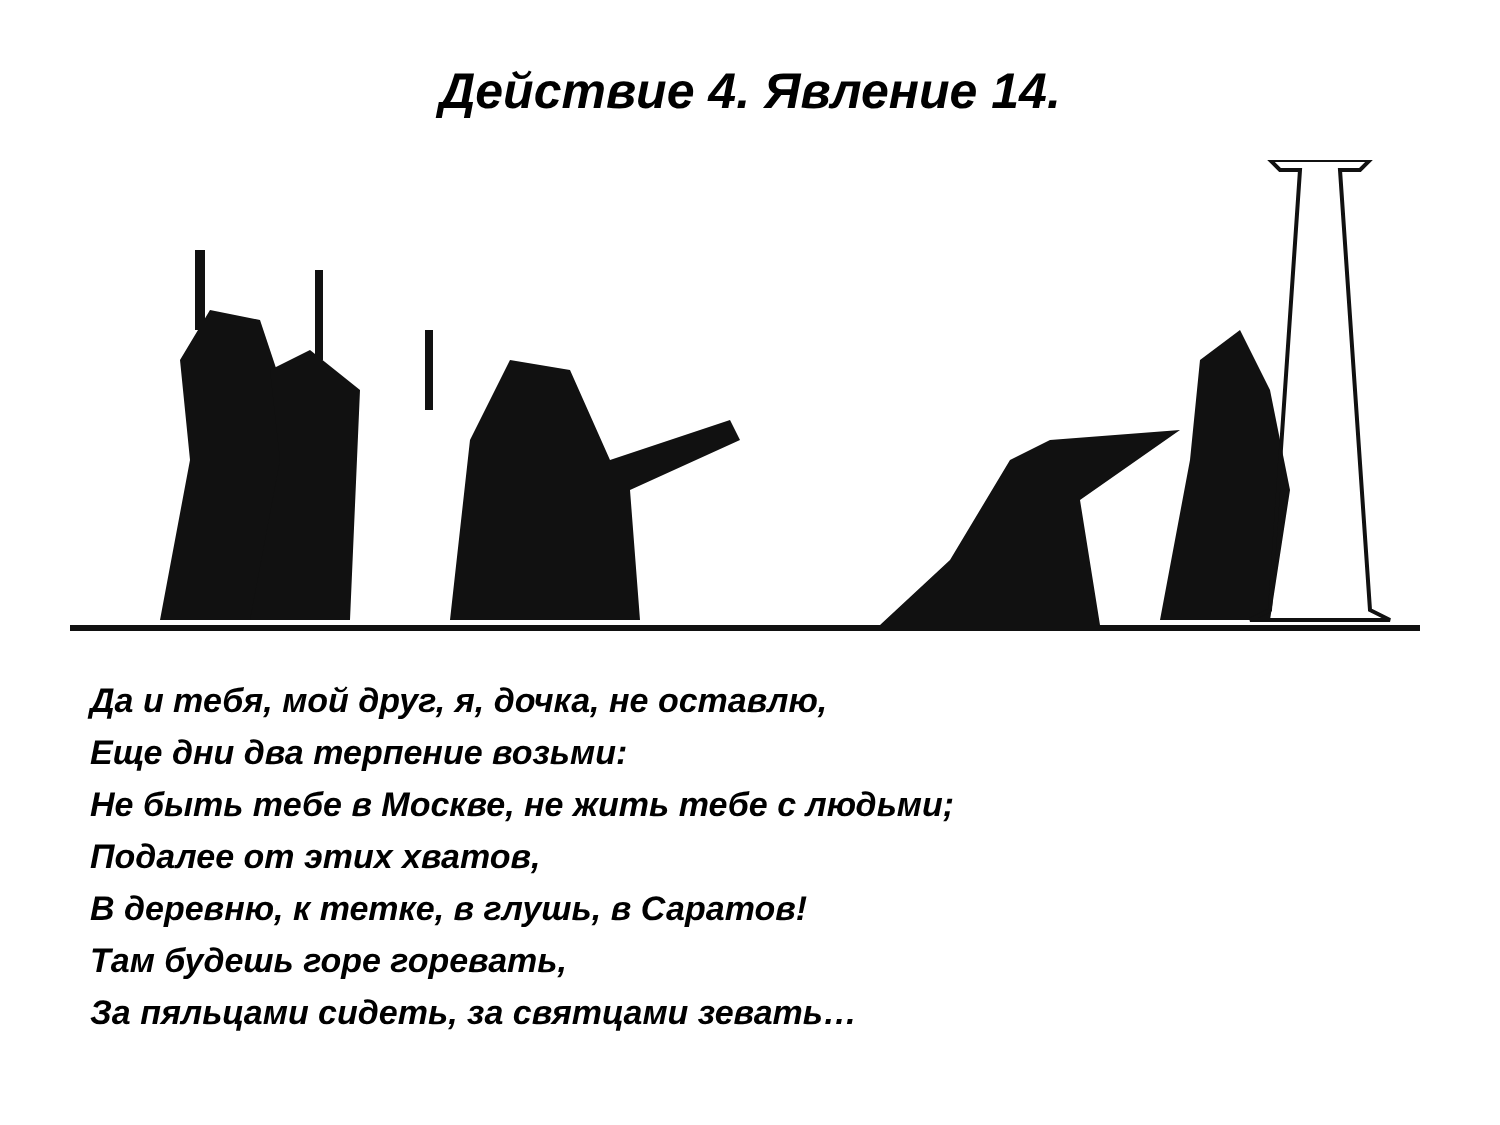Действие 4. Явление 14.
Да и тебя, мой друг, я, дочка, не оставлю,
Еще дни два терпение возьми:
Не быть тебе в Москве, не жить тебе с людьми;
Подалее от этих хватов,
В деревню, к тетке, в глушь, в Саратов!
Там будешь горе горевать,
За пяльцами сидеть, за святцами зевать…